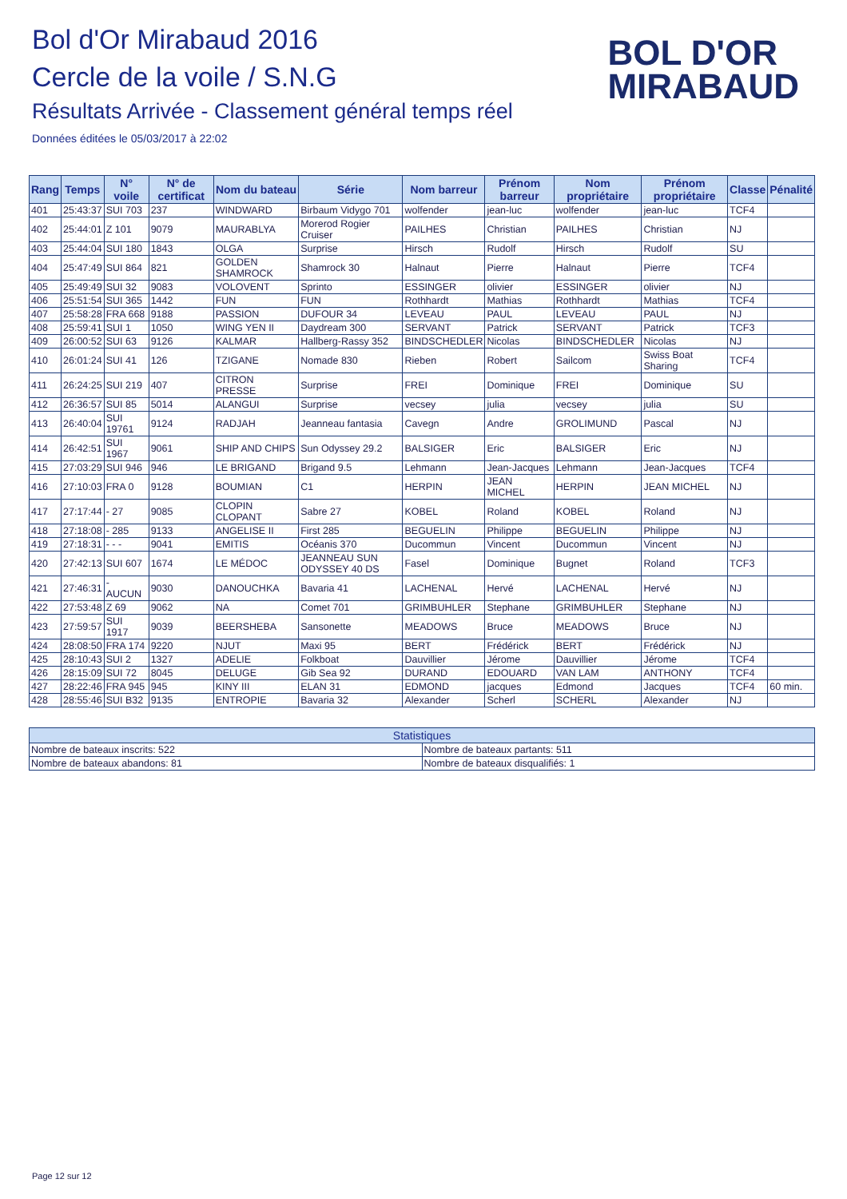Bol d'Or Mirabaud 2016
Cercle de la voile / S.N.G
Résultats Arrivée - Classement général temps réel
Données éditées le 05/03/2017 à 22:02
BOL D'OR
MIRABAUD
| Rang | Temps | N° voile | N° de certificat | Nom du bateau | Série | Nom barreur | Prénom barreur | Nom propriétaire | Prénom propriétaire | Classe | Pénalité |
| --- | --- | --- | --- | --- | --- | --- | --- | --- | --- | --- | --- |
| 401 | 25:43:37 | SUI 703 | 237 | WINDWARD | Birbaum Vidygo 701 | wolfender | jean-luc | wolfender | jean-luc | TCF4 | |
| 402 | 25:44:01 | Z 101 | 9079 | MAURABLYA | Morerod Rogier Cruiser | PAILHES | Christian | PAILHES | Christian | NJ | |
| 403 | 25:44:04 | SUI 180 | 1843 | OLGA | Surprise | Hirsch | Rudolf | Hirsch | Rudolf | SU | |
| 404 | 25:47:49 | SUI 864 | 821 | GOLDEN SHAMROCK | Shamrock 30 | Halnaut | Pierre | Halnaut | Pierre | TCF4 | |
| 405 | 25:49:49 | SUI 32 | 9083 | VOLOVENT | Sprinto | ESSINGER | olivier | ESSINGER | olivier | NJ | |
| 406 | 25:51:54 | SUI 365 | 1442 | FUN | FUN | Rothhardt | Mathias | Rothhardt | Mathias | TCF4 | |
| 407 | 25:58:28 | FRA 668 | 9188 | PASSION | DUFOUR 34 | LEVEAU | PAUL | LEVEAU | PAUL | NJ | |
| 408 | 25:59:41 | SUI 1 | 1050 | WING YEN II | Daydream 300 | SERVANT | Patrick | SERVANT | Patrick | TCF3 | |
| 409 | 26:00:52 | SUI 63 | 9126 | KALMAR | Hallberg-Rassy 352 | BINDSCHEDLER | Nicolas | BINDSCHEDLER | Nicolas | NJ | |
| 410 | 26:01:24 | SUI 41 | 126 | TZIGANE | Nomade 830 | Rieben | Robert | Sailcom | Swiss Boat Sharing | TCF4 | |
| 411 | 26:24:25 | SUI 219 | 407 | CITRON PRESSE | Surprise | FREI | Dominique | FREI | Dominique | SU | |
| 412 | 26:36:57 | SUI 85 | 5014 | ALANGUI | Surprise | vecsey | julia | vecsey | julia | SU | |
| 413 | 26:40:04 | SUI 19761 | 9124 | RADJAH | Jeanneau fantasia | Cavegn | Andre | GROLIMUND | Pascal | NJ | |
| 414 | 26:42:51 | SUI 1967 | 9061 | SHIP AND CHIPS | Sun Odyssey 29.2 | BALSIGER | Eric | BALSIGER | Eric | NJ | |
| 415 | 27:03:29 | SUI 946 | 946 | LE BRIGAND | Brigand 9.5 | Lehmann | Jean-Jacques | Lehmann | Jean-Jacques | TCF4 | |
| 416 | 27:10:03 | FRA 0 | 9128 | BOUMIAN | C1 | HERPIN | JEAN MICHEL | HERPIN | JEAN MICHEL | NJ | |
| 417 | 27:17:44 | - 27 | 9085 | CLOPIN CLOPANT | Sabre 27 | KOBEL | Roland | KOBEL | Roland | NJ | |
| 418 | 27:18:08 | - 285 | 9133 | ANGELISE II | First 285 | BEGUELIN | Philippe | BEGUELIN | Philippe | NJ | |
| 419 | 27:18:31 | - - - | 9041 | EMITIS | Océanis 370 | Ducommun | Vincent | Ducommun | Vincent | NJ | |
| 420 | 27:42:13 | SUI 607 | 1674 | LE MÉDOC | JEANNEAU SUN ODYSSEY 40 DS | Fasel | Dominique | Bugnet | Roland | TCF3 | |
| 421 | 27:46:31 | - AUCUN | 9030 | DANOUCHKA | Bavaria 41 | LACHENAL | Hervé | LACHENAL | Hervé | NJ | |
| 422 | 27:53:48 | Z 69 | 9062 | NA | Comet 701 | GRIMBUHLER | Stephane | GRIMBUHLER | Stephane | NJ | |
| 423 | 27:59:57 | SUI 1917 | 9039 | BEERSHEBA | Sansonette | MEADOWS | Bruce | MEADOWS | Bruce | NJ | |
| 424 | 28:08:50 | FRA 174 | 9220 | NJUT | Maxi 95 | BERT | Frédérick | BERT | Frédérick | NJ | |
| 425 | 28:10:43 | SUI 2 | 1327 | ADELIE | Folkboat | Dauvillier | Jérome | Dauvillier | Jérome | TCF4 | |
| 426 | 28:15:09 | SUI 72 | 8045 | DELUGE | Gib Sea 92 | DURAND | EDOUARD | VAN LAM | ANTHONY | TCF4 | |
| 427 | 28:22:46 | FRA 945 | 945 | KINY III | ELAN 31 | EDMOND | jacques | Edmond | Jacques | TCF4 | 60 min. |
| 428 | 28:55:46 | SUI B32 | 9135 | ENTROPIE | Bavaria 32 | Alexander | Scherl | SCHERL | Alexander | NJ | |
| Statistiques | |
| --- | --- |
| Nombre de bateaux inscrits: 522 | Nombre de bateaux partants: 511 |
| Nombre de bateaux abandons: 81 | Nombre de bateaux disqualifiés: 1 |
Page 12 sur 12